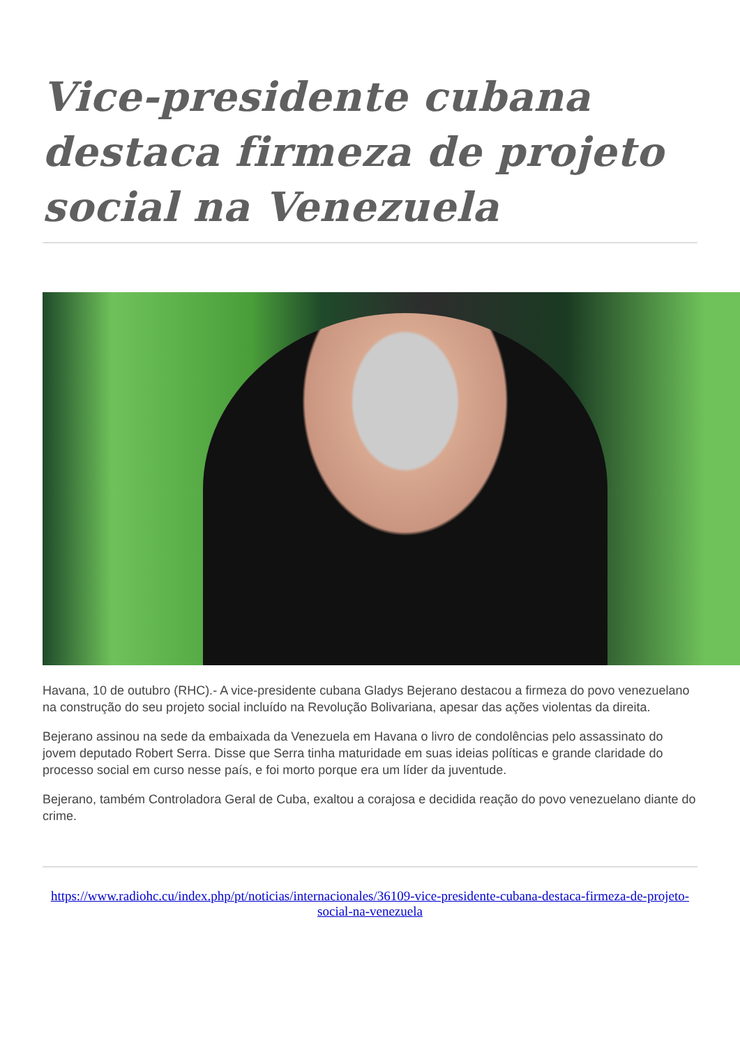Vice-presidente cubana destaca firmeza de projeto social na Venezuela
Havana, 10 de outubro (RHC).- A vice-presidente cubana Gladys Bejerano destacou a firmeza do povo venezuelano na construção do seu projeto social incluído na Revolução Bolivariana, apesar das ações violentas da direita.
Bejerano assinou na sede da embaixada da Venezuela em Havana o livro de condolências pelo assassinato do jovem deputado Robert Serra. Disse que Serra tinha maturidade em suas ideias políticas e grande claridade do processo social em curso nesse país, e foi morto porque era um líder da juventude.
Bejerano, também Controladora Geral de Cuba, exaltou a corajosa e decidida reação do povo venezuelano diante do crime.
https://www.radiohc.cu/index.php/pt/noticias/internacionales/36109-vice-presidente-cubana-destaca-firmeza-de-projeto-social-na-venezuela